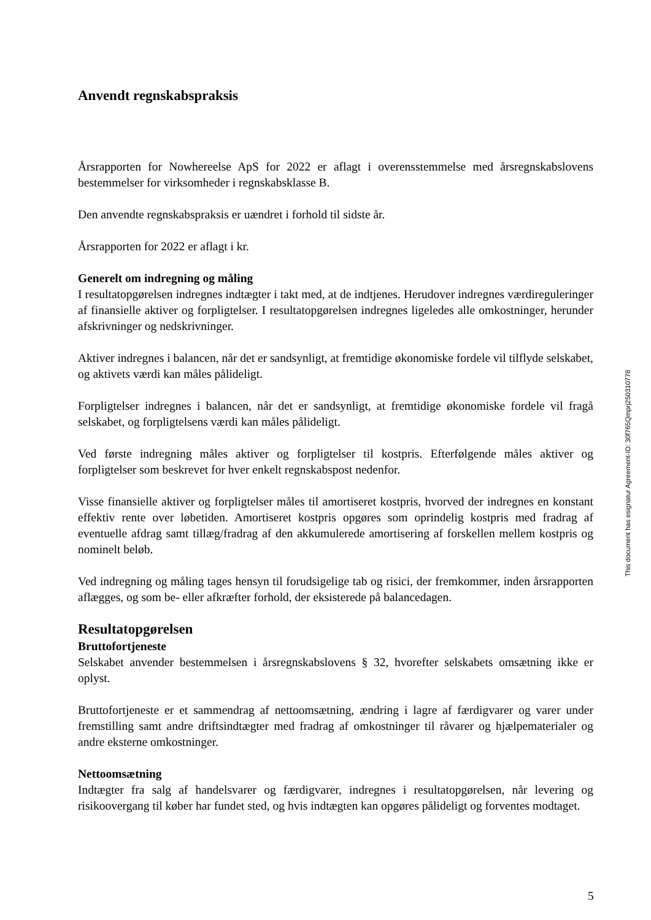Anvendt regnskabspraksis
Årsrapporten for Nowhereelse ApS for 2022 er aflagt i overensstemmelse med årsregnskabslovens bestemmelser for virksomheder i regnskabsklasse B.
Den anvendte regnskabspraksis er uændret i forhold til sidste år.
Årsrapporten for 2022 er aflagt i kr.
Generelt om indregning og måling
I resultatopgørelsen indregnes indtægter i takt med, at de indtjenes. Herudover indregnes værdireguleringer af finansielle aktiver og forpligtelser. I resultatopgørelsen indregnes ligeledes alle omkostninger, herunder afskrivninger og nedskrivninger.
Aktiver indregnes i balancen, når det er sandsynligt, at fremtidige økonomiske fordele vil tilflyde selskabet, og aktivets værdi kan måles pålideligt.
Forpligtelser indregnes i balancen, når det er sandsynligt, at fremtidige økonomiske fordele vil fragå selskabet, og forpligtelsens værdi kan måles pålideligt.
Ved første indregning måles aktiver og forpligtelser til kostpris. Efterfølgende måles aktiver og forpligtelser som beskrevet for hver enkelt regnskabspost nedenfor.
Visse finansielle aktiver og forpligtelser måles til amortiseret kostpris, hvorved der indregnes en konstant effektiv rente over løbetiden. Amortiseret kostpris opgøres som oprindelig kostpris med fradrag af eventuelle afdrag samt tillæg/fradrag af den akkumulerede amortisering af forskellen mellem kostpris og nominelt beløb.
Ved indregning og måling tages hensyn til forudsigelige tab og risici, der fremkommer, inden årsrapporten aflægges, og som be- eller afkræfter forhold, der eksisterede på balancedagen.
Resultatopgørelsen
Bruttofortjeneste
Selskabet anvender bestemmelsen i årsregnskabslovens § 32, hvorefter selskabets omsætning ikke er oplyst.
Bruttofortjeneste er et sammendrag af nettoomsætning, ændring i lagre af færdigvarer og varer under fremstilling samt andre driftsindtægter med fradrag af omkostninger til råvarer og hjælpematerialer og andre eksterne omkostninger.
Nettoomsætning
Indtægter fra salg af handelsvarer og færdigvarer, indregnes i resultatopgørelsen, når levering og risikoovergang til køber har fundet sted, og hvis indtægten kan opgøres pålideligt og forventes modtaget.
This document has esignatur Agreement-ID: 30f765Qmprj250310778
5